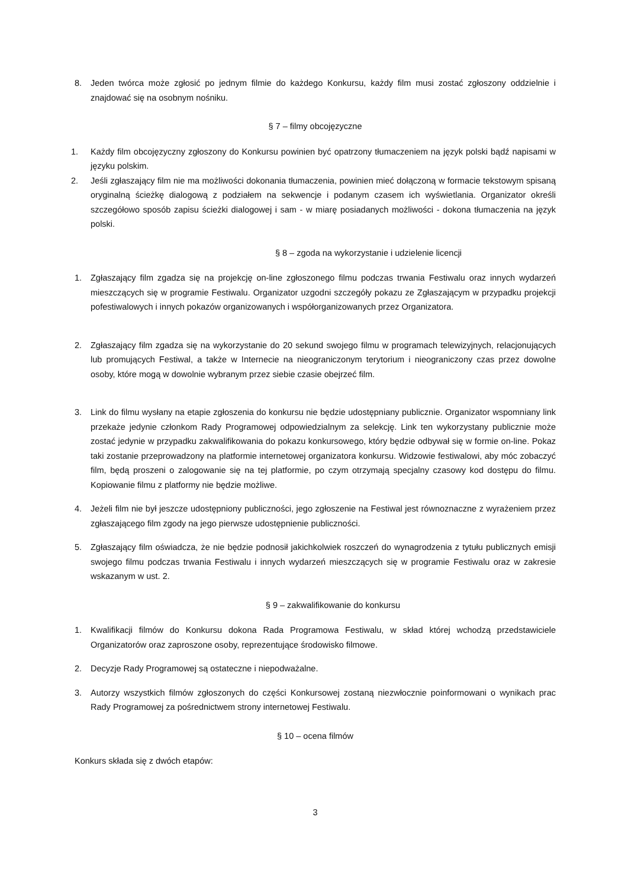8. Jeden twórca może zgłosić po jednym filmie do każdego Konkursu, każdy film musi zostać zgłoszony oddzielnie i znajdować się na osobnym nośniku.
§ 7 – filmy obcojęzyczne
1. Każdy film obcojęzyczny zgłoszony do Konkursu powinien być opatrzony tłumaczeniem na język polski bądź napisami w języku polskim.
2. Jeśli zgłaszający film nie ma możliwości dokonania tłumaczenia, powinien mieć dołączoną w formacie tekstowym spisaną oryginalną ścieżkę dialogową z podziałem na sekwencje i podanym czasem ich wyświetlania. Organizator określi szczegółowo sposób zapisu ścieżki dialogowej i sam - w miarę posiadanych możliwości - dokona tłumaczenia na język polski.
§ 8 – zgoda na wykorzystanie i udzielenie licencji
1. Zgłaszający film zgadza się na projekcję on-line zgłoszonego filmu podczas trwania Festiwalu oraz innych wydarzeń mieszczących się w programie Festiwalu. Organizator uzgodni szczegóły pokazu ze Zgłaszającym w przypadku projekcji pofestiwalowych i innych pokazów organizowanych i współorganizowanych przez Organizatora.
2. Zgłaszający film zgadza się na wykorzystanie do 20 sekund swojego filmu w programach telewizyjnych, relacjonujących lub promujących Festiwal, a także w Internecie na nieograniczonym terytorium i nieograniczony czas przez dowolne osoby, które mogą w dowolnie wybranym przez siebie czasie obejrzeć film.
3. Link do filmu wysłany na etapie zgłoszenia do konkursu nie będzie udostępniany publicznie. Organizator wspomniany link przekaże jedynie członkom Rady Programowej odpowiedzialnym za selekcję. Link ten wykorzystany publicznie może zostać jedynie w przypadku zakwalifikowania do pokazu konkursowego, który będzie odbywał się w formie on-line. Pokaz taki zostanie przeprowadzony na platformie internetowej organizatora konkursu. Widzowie festiwalowi, aby móc zobaczyć film, będą proszeni o zalogowanie się na tej platformie, po czym otrzymają specjalny czasowy kod dostępu do filmu. Kopiowanie filmu z platformy nie będzie możliwe.
4. Jeżeli film nie był jeszcze udostępniony publiczności, jego zgłoszenie na Festiwal jest równoznaczne z wyrażeniem przez zgłaszającego film zgody na jego pierwsze udostępnienie publiczności.
5. Zgłaszający film oświadcza, że nie będzie podnosił jakichkolwiek roszczeń do wynagrodzenia z tytułu publicznych emisji swojego filmu podczas trwania Festiwalu i innych wydarzeń mieszczących się w programie Festiwalu oraz w zakresie wskazanym w ust. 2.
§ 9 – zakwalifikowanie do konkursu
1. Kwalifikacji filmów do Konkursu dokona Rada Programowa Festiwalu, w skład której wchodzą przedstawiciele Organizatorów oraz zaproszone osoby, reprezentujące środowisko filmowe.
2. Decyzje Rady Programowej są ostateczne i niepodważalne.
3. Autorzy wszystkich filmów zgłoszonych do części Konkursowej zostaną niezwłocznie poinformowani o wynikach prac Rady Programowej za pośrednictwem strony internetowej Festiwalu.
§ 10 – ocena filmów
Konkurs składa się z dwóch etapów:
3